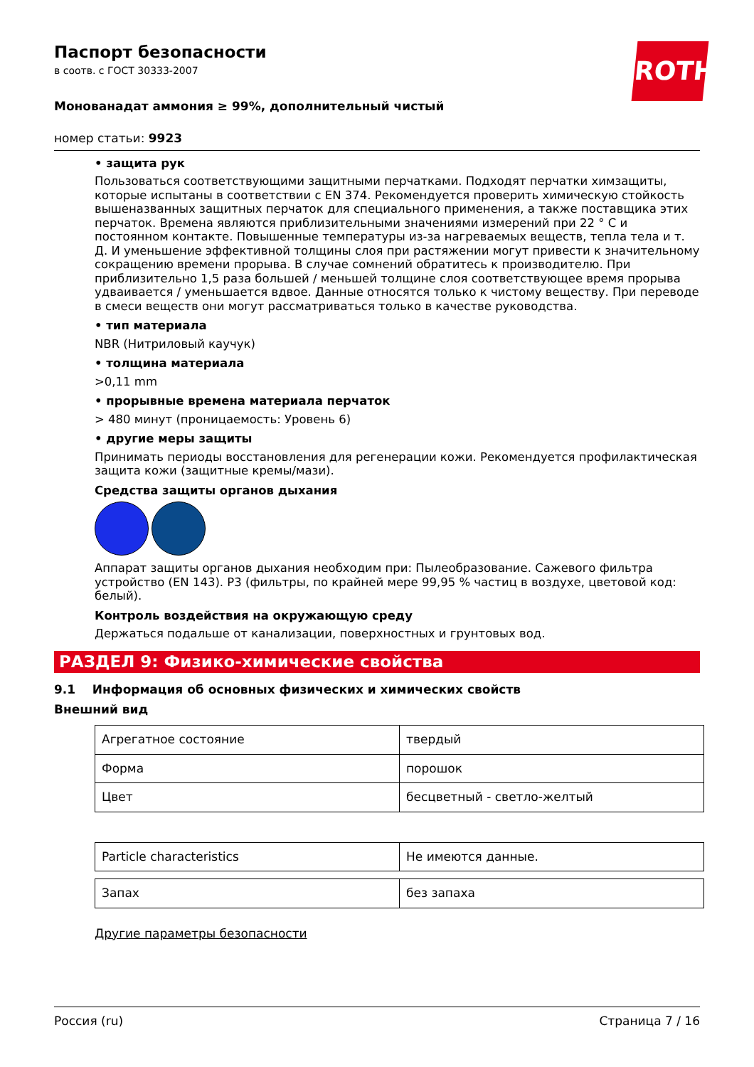ROTH
Паспорт безопасности
в соотв. с ГОСТ 30333-2007
Монованадат аммония ≥ 99%, дополнительный чистый
номер статьи: 9923
• защита рук
Пользоваться соответствующими защитными перчатками. Подходят перчатки химзащиты, которые испытаны в соответствии с EN 374. Рекомендуется проверить химическую стойкость вышеназванных защитных перчаток для специального применения, а также поставщика этих перчаток. Времена являются приблизительными значениями измерений при 22 ° C и постоянном контакте. Повышенные температуры из-за нагреваемых веществ, тепла тела и т. Д. И уменьшение эффективной толщины слоя при растяжении могут привести к значительному сокращению времени прорыва. В случае сомнений обратитесь к производителю. При приблизительно 1,5 раза большей / меньшей толщине слоя соответствующее время прорыва удваивается / уменьшается вдвое. Данные относятся только к чистому веществу. При переводе в смеси веществ они могут рассматриваться только в качестве руководства.
• тип материала
NBR (Нитриловый каучук)
• толщина материала
>0,11 mm
• прорывные времена материала перчаток
> 480 минут (проницаемость: Уровень 6)
• другие меры защиты
Принимать периоды восстановления для регенерации кожи. Рекомендуется профилактическая защита кожи (защитные кремы/мази).
Средства защиты органов дыхания
Аппарат защиты органов дыхания необходим при: Пылеобразование. Сажевого фильтра устройство (EN 143). P3 (фильтры, по крайней мере 99,95 % частиц в воздухе, цветовой код: белый).
Контроль воздействия на окружающую среду
Держаться подальше от канализации, поверхностных и грунтовых вод.
РАЗДЕЛ 9: Физико-химические свойства
9.1 Информация об основных физических и химических свойств
Внешний вид
| Агрегатное состояние | твердый |
| Форма | порошок |
| Цвет | бесцветный - светло-желтый |
| Particle characteristics | Не имеются данные. |
| Запах | без запаха |
Другие параметры безопасности
Россия (ru) Страница 7 / 16